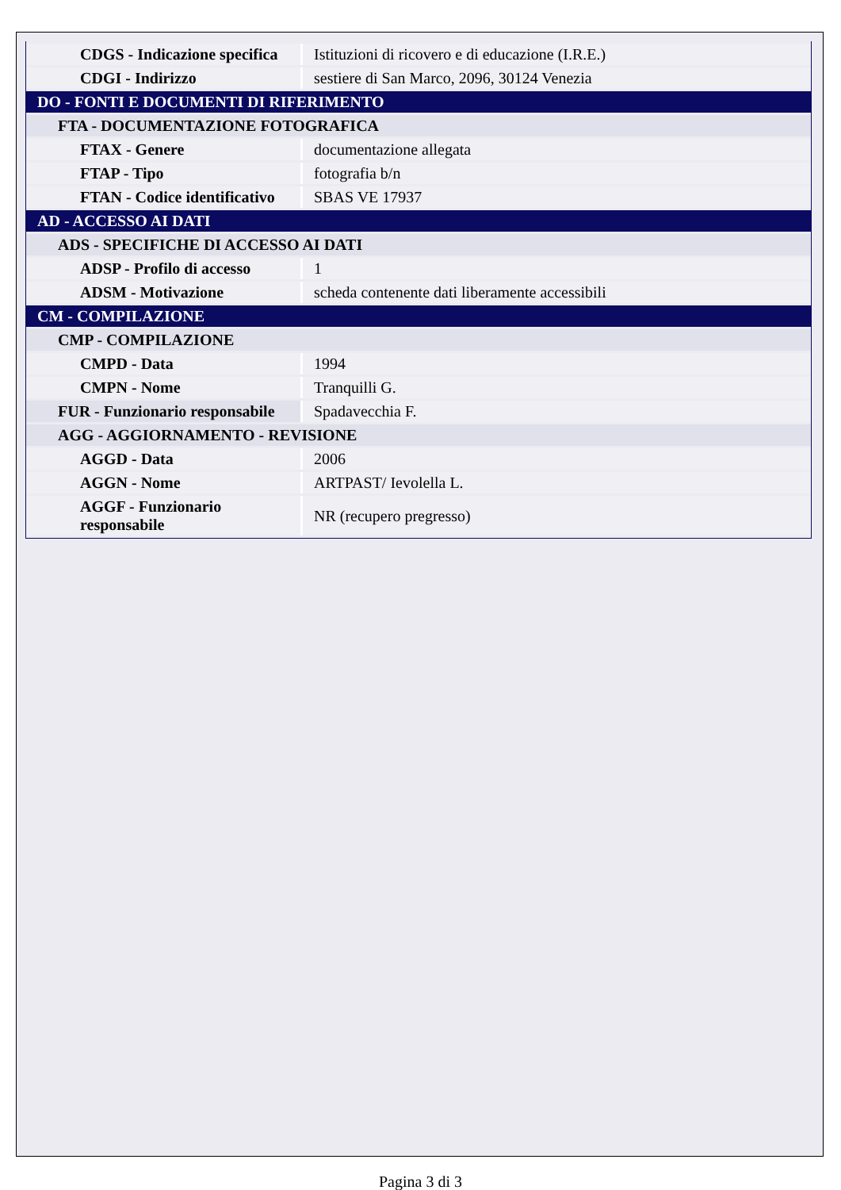| CDGS - Indicazione specifica | Istituzioni di ricovero e di educazione (I.R.E.) |
| CDGI - Indirizzo | sestiere di San Marco, 2096, 30124 Venezia |
| DO - FONTI E DOCUMENTI DI RIFERIMENTO | |
| FTA - DOCUMENTAZIONE FOTOGRAFICA | |
| FTAX - Genere | documentazione allegata |
| FTAP - Tipo | fotografia b/n |
| FTAN - Codice identificativo | SBAS VE 17937 |
| AD - ACCESSO AI DATI | |
| ADS - SPECIFICHE DI ACCESSO AI DATI | |
| ADSP - Profilo di accesso | 1 |
| ADSM - Motivazione | scheda contenente dati liberamente accessibili |
| CM - COMPILAZIONE | |
| CMP - COMPILAZIONE | |
| CMPD - Data | 1994 |
| CMPN - Nome | Tranquilli G. |
| FUR - Funzionario responsabile | Spadavecchia F. |
| AGG - AGGIORNAMENTO - REVISIONE | |
| AGGD - Data | 2006 |
| AGGN - Nome | ARTPAST/ Ievolella L. |
| AGGF - Funzionario responsabile | NR (recupero pregresso) |
Pagina 3 di 3